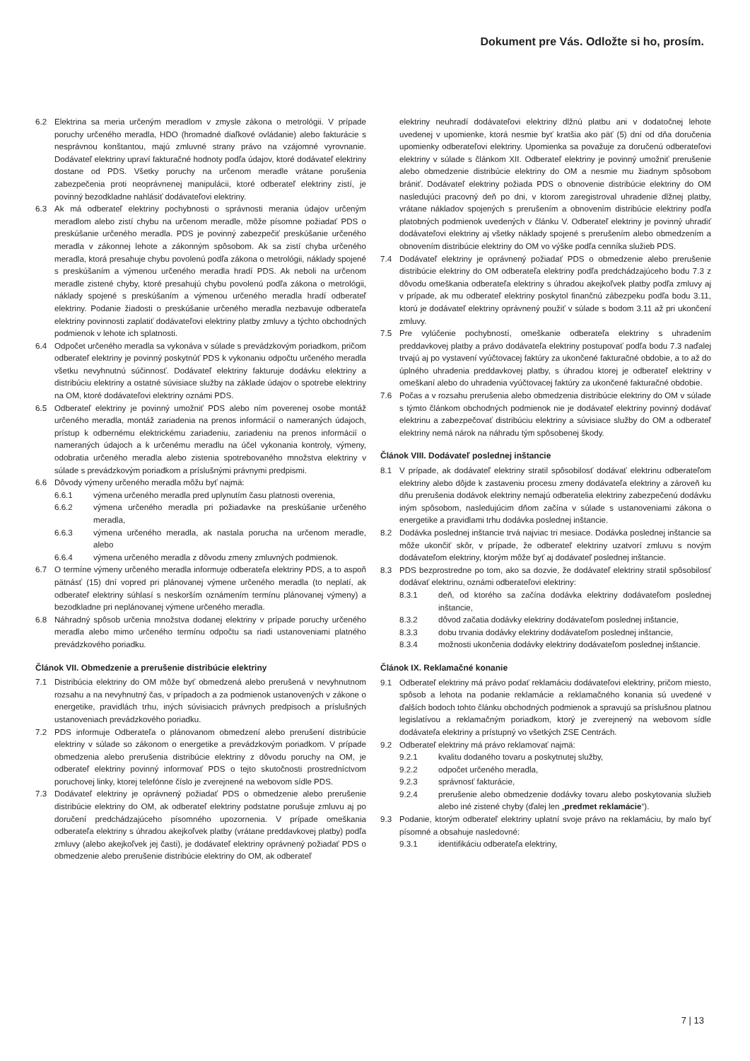Dokument pre Vás. Odložte si ho, prosím.
6.2 Elektrina sa meria určeným meradlom v zmysle zákona o metrológii. V prípade poruchy určeného meradla, HDO (hromadné diaľkové ovládanie) alebo fakturácie s nesprávnou konštantou, majú zmluvné strany právo na vzájomné vyrovnanie. Dodávateľ elektriny upraví fakturačné hodnoty podľa údajov, ktoré dodávateľ elektriny dostane od PDS. Všetky poruchy na určenom meradle vrátane porušenia zabezpečenia proti neoprávnenej manipulácii, ktoré odberateľ elektriny zistí, je povinný bezodkladne nahlásiť dodávateľovi elektriny.
6.3 Ak má odberateľ elektriny pochybnosti o správnosti merania údajov určeným meradlom alebo zistí chybu na určenom meradle, môže písomne požiadať PDS o preskúšanie určeného meradla. PDS je povinný zabezpečiť preskúšanie určeného meradla v zákonnej lehote a zákonným spôsobom. Ak sa zistí chyba určeného meradla, ktorá presahuje chybu povolenú podľa zákona o metrológii, náklady spojené s preskúšaním a výmenou určeného meradla hradí PDS. Ak neboli na určenom meradle zistené chyby, ktoré presahujú chybu povolenú podľa zákona o metrológii, náklady spojené s preskúšaním a výmenou určeného meradla hradí odberateľ elektriny. Podanie žiadosti o preskúšanie určeného meradla nezbavuje odberateľa elektriny povinnosti zaplatiť dodávateľovi elektriny platby zmluvy a týchto obchodných podmienok v lehote ich splatnosti.
6.4 Odpočet určeného meradla sa vykonáva v súlade s prevádzkovým poriadkom, pričom odberateľ elektriny je povinný poskytnúť PDS k vykonaniu odpočtu určeného meradla všetku nevyhnutnú súčinnosť. Dodávateľ elektriny fakturuje dodávku elektriny a distribúciu elektriny a ostatné súvisiace služby na základe údajov o spotrebe elektriny na OM, ktoré dodávateľovi elektriny oznámi PDS.
6.5 Odberateľ elektriny je povinný umožniť PDS alebo ním poverenej osobe montáž určeného meradla, montáž zariadenia na prenos informácií o nameraných údajoch, prístup k odbernému elektrickému zariadeniu, zariadeniu na prenos informácií o nameraných údajoch a k určenému meradlu na účel vykonania kontroly, výmeny, odobratia určeného meradla alebo zistenia spotrebovaného množstva elektriny v súlade s prevádzkovým poriadkom a príslušnými právnymi predpismi.
6.6 Dôvody výmeny určeného meradla môžu byť najmä:
6.6.1 výmena určeného meradla pred uplynutím času platnosti overenia,
6.6.2 výmena určeného meradla pri požiadavke na preskúšanie určeného meradla,
6.6.3 výmena určeného meradla, ak nastala porucha na určenom meradle, alebo
6.6.4 výmena určeného meradla z dôvodu zmeny zmluvných podmienok.
6.7 O termíne výmeny určeného meradla informuje odberateľa elektriny PDS, a to aspoň pätnásť (15) dní vopred pri plánovanej výmene určeného meradla (to neplatí, ak odberateľ elektriny súhlasí s neskorším oznámením termínu plánovanej výmeny) a bezodkladne pri neplánovanej výmene určeného meradla.
6.8 Náhradný spôsob určenia množstva dodanej elektriny v prípade poruchy určeného meradla alebo mimo určeného termínu odpočtu sa riadi ustanoveniami platného prevádzkového poriadku.
Článok VII. Obmedzenie a prerušenie distribúcie elektriny
7.1 Distribúcia elektriny do OM môže byť obmedzená alebo prerušená v nevyhnutnom rozsahu a na nevyhnutný čas, v prípadoch a za podmienok ustanovených v zákone o energetike, pravidlách trhu, iných súvisiacich právnych predpisoch a príslušných ustanoveniach prevádzkového poriadku.
7.2 PDS informuje Odberateľa o plánovanom obmedzení alebo prerušení distribúcie elektriny v súlade so zákonom o energetike a prevádzkovým poriadkom. V prípade obmedzenia alebo prerušenia distribúcie elektriny z dôvodu poruchy na OM, je odberateľ elektriny povinný informovať PDS o tejto skutočnosti prostredníctvom poruchovej linky, ktorej telefónne číslo je zverejnené na webovom sídle PDS.
7.3 Dodávateľ elektriny je oprávnený požiadať PDS o obmedzenie alebo prerušenie distribúcie elektriny do OM, ak odberateľ elektriny podstatne porušuje zmluvu aj po doručení predchádzajúceho písomného upozornenia. V prípade omeškania odberateľa elektriny s úhradou akejkoľvek platby (vrátane preddavkovej platby) podľa zmluvy (alebo akejkoľvek jej časti), je dodávateľ elektriny oprávnený požiadať PDS o obmedzenie alebo prerušenie distribúcie elektriny do OM, ak odberateľ
elektriny neuhradí dodávateľovi elektriny dlžnú platbu ani v dodatočnej lehote uvedenej v upomienke, ktorá nesmie byť kratšia ako päť (5) dní od dňa doručenia upomienky odberateľovi elektriny. Upomienka sa považuje za doručenú odberateľovi elektriny v súlade s článkom XII. Odberateľ elektriny je povinný umožniť prerušenie alebo obmedzenie distribúcie elektriny do OM a nesmie mu žiadnym spôsobom brániť. Dodávateľ elektriny požiada PDS o obnovenie distribúcie elektriny do OM nasledujúci pracovný deň po dni, v ktorom zaregistroval uhradenie dlžnej platby, vrátane nákladov spojených s prerušením a obnovením distribúcie elektriny podľa platobných podmienok uvedených v článku V. Odberateľ elektriny je povinný uhradiť dodávateľovi elektriny aj všetky náklady spojené s prerušením alebo obmedzením a obnovením distribúcie elektriny do OM vo výške podľa cenníka služieb PDS.
7.4 Dodávateľ elektriny je oprávnený požiadať PDS o obmedzenie alebo prerušenie distribúcie elektriny do OM odberateľa elektriny podľa predchádzajúceho bodu 7.3 z dôvodu omeškania odberateľa elektriny s úhradou akejkoľvek platby podľa zmluvy aj v prípade, ak mu odberateľ elektriny poskytol finančnú zábezpeku podľa bodu 3.11, ktorú je dodávateľ elektriny oprávnený použiť v súlade s bodom 3.11 až pri ukončení zmluvy.
7.5 Pre vylúčenie pochybností, omeškanie odberateľa elektriny s uhradením preddavkovej platby a právo dodávateľa elektriny postupovať podľa bodu 7.3 naďalej trvajú aj po vystavení vyúčtovacej faktúry za ukončené fakturačné obdobie, a to až do úplného uhradenia preddavkovej platby, s úhradou ktorej je odberateľ elektriny v omeškaní alebo do uhradenia vyúčtovacej faktúry za ukončené fakturačné obdobie.
7.6 Počas a v rozsahu prerušenia alebo obmedzenia distribúcie elektriny do OM v súlade s týmto článkom obchodných podmienok nie je dodávateľ elektriny povinný dodávať elektrinu a zabezpečovať distribúciu elektriny a súvisiace služby do OM a odberateľ elektriny nemá nárok na náhradu tým spôsobenej škody.
Článok VIII. Dodávateľ poslednej inštancie
8.1 V prípade, ak dodávateľ elektriny stratil spôsobilosť dodávať elektrinu odberateľom elektriny alebo dôjde k zastaveniu procesu zmeny dodávateľa elektriny a zároveň ku dňu prerušenia dodávok elektriny nemajú odberatelia elektriny zabezpečenú dodávku iným spôsobom, nasledujúcim dňom začína v súlade s ustanoveniami zákona o energetike a pravidlami trhu dodávka poslednej inštancie.
8.2 Dodávka poslednej inštancie trvá najviac tri mesiace. Dodávka poslednej inštancie sa môže ukončiť skôr, v prípade, že odberateľ elektriny uzatvorí zmluvu s novým dodávateľom elektriny, ktorým môže byť aj dodávateľ poslednej inštancie.
8.3 PDS bezprostredne po tom, ako sa dozvie, že dodávateľ elektriny stratil spôsobilosť dodávať elektrinu, oznámi odberateľovi elektriny:
8.3.1 deň, od ktorého sa začína dodávka elektriny dodávateľom poslednej inštancie,
8.3.2 dôvod začatia dodávky elektriny dodávateľom poslednej inštancie,
8.3.3 dobu trvania dodávky elektriny dodávateľom poslednej inštancie,
8.3.4 možnosti ukončenia dodávky elektriny dodávateľom poslednej inštancie.
Článok IX. Reklamačné konanie
9.1 Odberateľ elektriny má právo podať reklamáciu dodávateľovi elektriny, pričom miesto, spôsob a lehota na podanie reklamácie a reklamačného konania sú uvedené v ďalších bodoch tohto článku obchodných podmienok a spravujú sa príslušnou platnou legislatívou a reklamačným poriadkom, ktorý je zverejnený na webovom sídle dodávateľa elektriny a prístupný vo všetkých ZSE Centrách.
9.2 Odberateľ elektriny má právo reklamovať najmä:
9.2.1 kvalitu dodaného tovaru a poskytnutej služby,
9.2.2 odpočet určeného meradla,
9.2.3 správnosť fakturácie,
9.2.4 prerušenie alebo obmedzenie dodávky tovaru alebo poskytovania služieb alebo iné zistené chyby (ďalej len „predmet reklamácie“).
9.3 Podanie, ktorým odberateľ elektriny uplatní svoje právo na reklamáciu, by malo byť písomné a obsahuje nasledovné:
9.3.1 identifikáciu odberateľa elektriny,
7 | 13